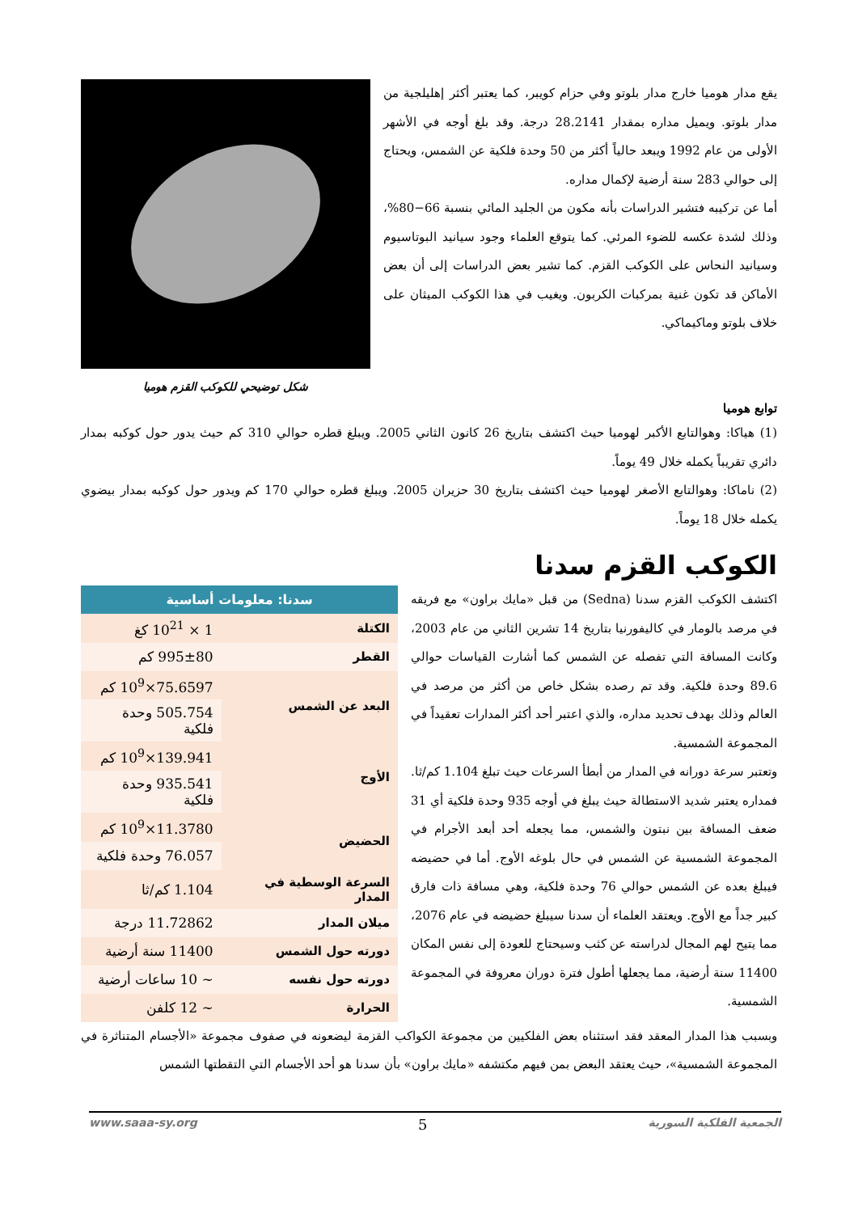يقع مدار هوميا خارج مدار بلوتو وفي حزام كويبر، كما يعتبر أكثر إهليلجية من مدار بلوتو. ويميل مداره بمقدار 28.2141 درجة. وقد بلغ أوجه في الأشهر الأولى من عام 1992 ويبعد حالياً أكثر من 50 وحدة فلكية عن الشمس، ويحتاج إلى حوالي 283 سنة أرضية لإكمال مداره.
أما عن تركيبه فتشير الدراسات بأنه مكون من الجليد المائي بنسبة 66−80%، وذلك لشدة عكسه للضوء المرئي. كما يتوقع العلماء وجود سيانيد البوتاسيوم وسيانيد النحاس على الكوكب القزم. كما تشير بعض الدراسات إلى أن بعض الأماكن قد تكون غنية بمركبات الكربون. ويغيب في هذا الكوكب الميثان على خلاف بلوتو وماكيماكي.
شكل توضيحي للكوكب القزم هوميا
توابع هوميا
(1) هياكا: وهوالتابع الأكبر لهوميا حيث اكتشف بتاريخ 26 كانون الثاني 2005. ويبلغ قطره حوالي 310 كم حيث يدور حول كوكبه بمدار دائري تقريباً يكمله خلال 49 يوماً.
(2) ناماكا: وهوالتابع الأصغر لهوميا حيث اكتشف بتاريخ 30 حزيران 2005. ويبلغ قطره حوالي 170 كم ويدور حول كوكبه بمدار بيضوي يكمله خلال 18 يوماً.
الكوكب القزم سدنا
اكتشف الكوكب القزم سدنا (Sedna) من قبل «مايك براون» مع فريقه في مرصد بالومار في كاليفورنيا بتاريخ 14 تشرين الثاني من عام 2003، وكانت المسافة التي تفصله عن الشمس كما أشارت القياسات حوالي 89.6 وحدة فلكية. وقد تم رصده بشكل خاص من أكثر من مرصد في العالم وذلك بهدف تحديد مداره، والذي اعتبر أحد أكثر المدارات تعقيداً في المجموعة الشمسية.
وتعتبر سرعة دورانه في المدار من أبطأ السرعات حيث تبلغ 1.104 كم/ثا. فمداره يعتبر شديد الاستطالة حيث يبلغ في أوجه 935 وحدة فلكية أي 31 ضعف المسافة بين نبتون والشمس، مما يجعله أحد أبعد الأجرام في المجموعة الشمسية عن الشمس في حال بلوغه الأوج. أما في حضيضه فيبلغ بعده عن الشمس حوالي 76 وحدة فلكية، وهي مسافة ذات فارق كبير جداً مع الأوج. ويعتقد العلماء أن سدنا سيبلغ حضيضه في عام 2076، مما يتيح لهم المجال لدراسته عن كثب وسيحتاج للعودة إلى نفس المكان 11400 سنة أرضية، مما يجعلها أطول فترة دوران معروفة في المجموعة الشمسية.
| سدنا: معلومات أساسية | |
| --- | --- |
| الكتلة | 1 × 10<sup>21</sup> كغ |
| القطر | 995±80 كم |
| البعد عن الشمس | 75.6597×10<sup>9</sup> كم |
| | 505.754 وحدة فلكية |
| الأوج | 139.941×10<sup>9</sup> كم |
| | 935.541 وحدة فلكية |
| الحضيض | 11.3780×10<sup>9</sup> كم |
| | 76.057 وحدة فلكية |
| السرعة الوسطية في المدار | 1.104 كم/ثا |
| ميلان المدار | 11.72862 درجة |
| دورته حول الشمس | 11400 سنة أرضية |
| دورته حول نفسه | ~ 10 ساعات أرضية |
| الحرارة | ~ 12 كلفن |
وبسبب هذا المدار المعقد فقد استثناه بعض الفلكيين من مجموعة الكواكب القزمة ليضعونه في صفوف مجموعة «الأجسام المتناثرة في المجموعة الشمسية»، حيث يعتقد البعض بمن فيهم مكتشفه «مايك براون» بأن سدنا هو أحد الأجسام التي التقطتها الشمس
الجمعية الفلكية السورية 5 www.saaa-sy.org